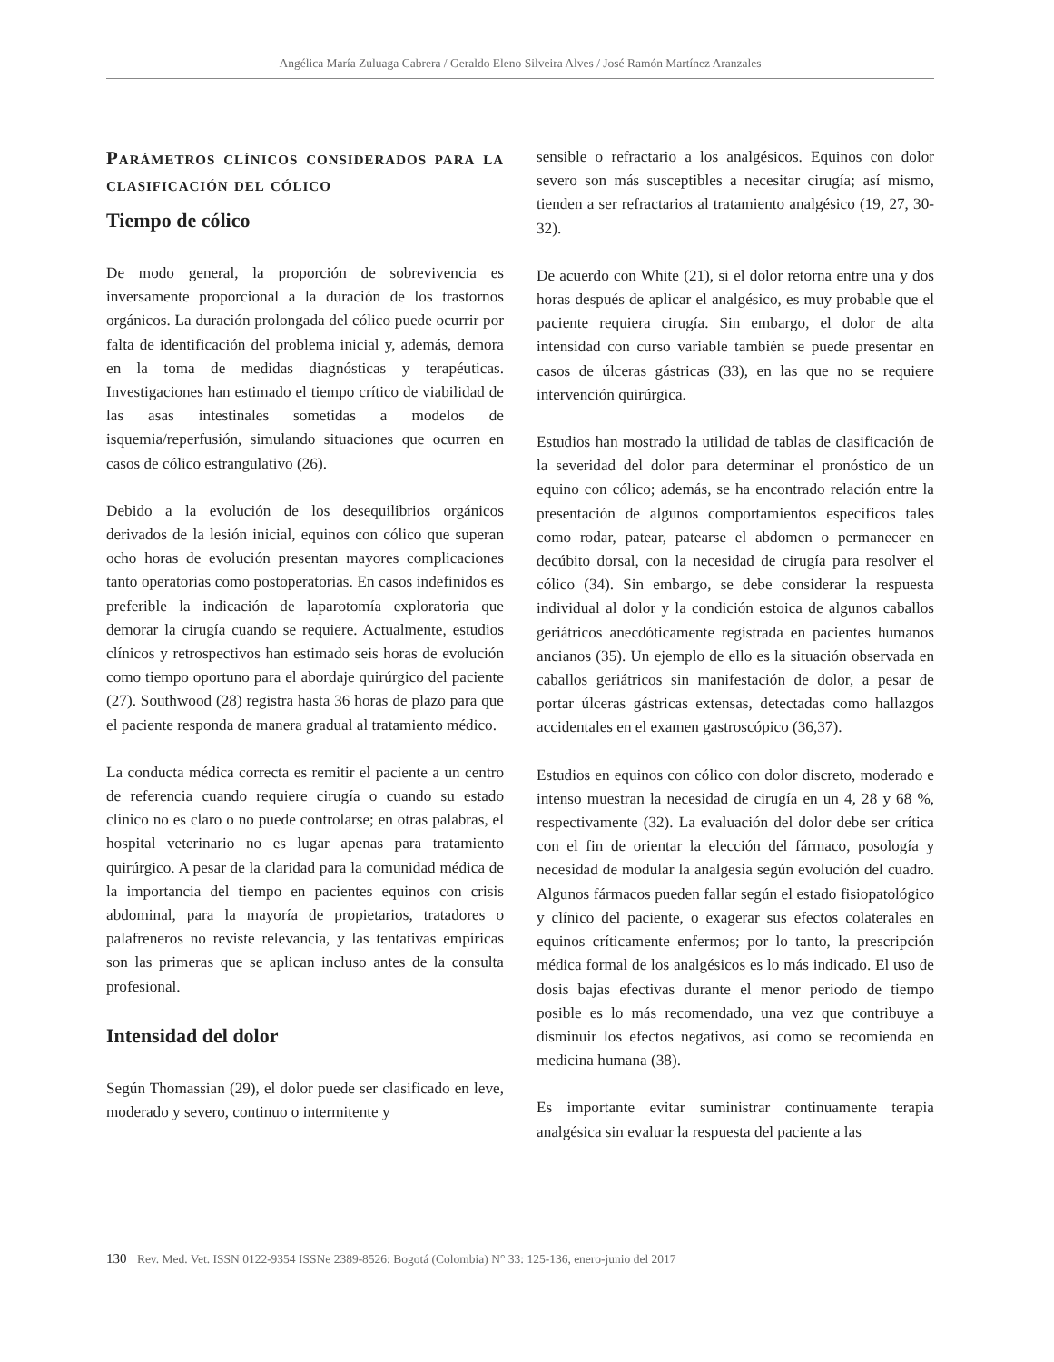Angélica María Zuluaga Cabrera / Geraldo Eleno Silveira Alves / José Ramón Martínez Aranzales
Parámetros clínicos considerados para la clasificación del cólico
Tiempo de cólico
De modo general, la proporción de sobrevivencia es inversamente proporcional a la duración de los trastornos orgánicos. La duración prolongada del cólico puede ocurrir por falta de identificación del problema inicial y, además, demora en la toma de medidas diagnósticas y terapéuticas. Investigaciones han estimado el tiempo crítico de viabilidad de las asas intestinales sometidas a modelos de isquemia/reperfusión, simulando situaciones que ocurren en casos de cólico estrangulativo (26).
Debido a la evolución de los desequilibrios orgánicos derivados de la lesión inicial, equinos con cólico que superan ocho horas de evolución presentan mayores complicaciones tanto operatorias como postoperatorias. En casos indefinidos es preferible la indicación de laparotomía exploratoria que demorar la cirugía cuando se requiere. Actualmente, estudios clínicos y retrospectivos han estimado seis horas de evolución como tiempo oportuno para el abordaje quirúrgico del paciente (27). Southwood (28) registra hasta 36 horas de plazo para que el paciente responda de manera gradual al tratamiento médico.
La conducta médica correcta es remitir el paciente a un centro de referencia cuando requiere cirugía o cuando su estado clínico no es claro o no puede controlarse; en otras palabras, el hospital veterinario no es lugar apenas para tratamiento quirúrgico. A pesar de la claridad para la comunidad médica de la importancia del tiempo en pacientes equinos con crisis abdominal, para la mayoría de propietarios, tratadores o palafreneros no reviste relevancia, y las tentativas empíricas son las primeras que se aplican incluso antes de la consulta profesional.
Intensidad del dolor
Según Thomassian (29), el dolor puede ser clasificado en leve, moderado y severo, continuo o intermitente y
sensible o refractario a los analgésicos. Equinos con dolor severo son más susceptibles a necesitar cirugía; así mismo, tienden a ser refractarios al tratamiento analgésico (19, 27, 30-32).
De acuerdo con White (21), si el dolor retorna entre una y dos horas después de aplicar el analgésico, es muy probable que el paciente requiera cirugía. Sin embargo, el dolor de alta intensidad con curso variable también se puede presentar en casos de úlceras gástricas (33), en las que no se requiere intervención quirúrgica.
Estudios han mostrado la utilidad de tablas de clasificación de la severidad del dolor para determinar el pronóstico de un equino con cólico; además, se ha encontrado relación entre la presentación de algunos comportamientos específicos tales como rodar, patear, patearse el abdomen o permanecer en decúbito dorsal, con la necesidad de cirugía para resolver el cólico (34). Sin embargo, se debe considerar la respuesta individual al dolor y la condición estoica de algunos caballos geriátricos anecdóticamente registrada en pacientes humanos ancianos (35). Un ejemplo de ello es la situación observada en caballos geriátricos sin manifestación de dolor, a pesar de portar úlceras gástricas extensas, detectadas como hallazgos accidentales en el examen gastroscópico (36,37).
Estudios en equinos con cólico con dolor discreto, moderado e intenso muestran la necesidad de cirugía en un 4, 28 y 68 %, respectivamente (32). La evaluación del dolor debe ser crítica con el fin de orientar la elección del fármaco, posología y necesidad de modular la analgesia según evolución del cuadro. Algunos fármacos pueden fallar según el estado fisiopatológico y clínico del paciente, o exagerar sus efectos colaterales en equinos críticamente enfermos; por lo tanto, la prescripción médica formal de los analgésicos es lo más indicado. El uso de dosis bajas efectivas durante el menor periodo de tiempo posible es lo más recomendado, una vez que contribuye a disminuir los efectos negativos, así como se recomienda en medicina humana (38).
Es importante evitar suministrar continuamente terapia analgésica sin evaluar la respuesta del paciente a las
130 Rev. Med. Vet. ISSN 0122-9354 ISSNe 2389-8526: Bogotá (Colombia) N° 33: 125-136, enero-junio del 2017